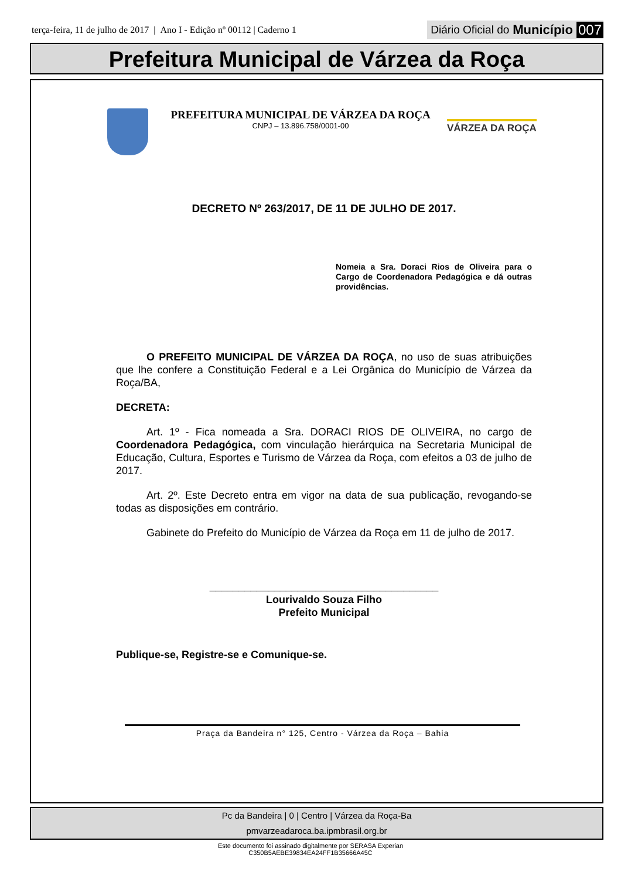terça-feira, 11 de julho de 2017 | Ano I - Edição nº 00112 | Caderno 1
Diário Oficial do Município 007
Prefeitura Municipal de Várzea da Roça
PREFEITURA MUNICIPAL DE VÁRZEA DA ROÇA
CNPJ – 13.896.758/0001-00
VÁRZEA DA ROÇA
DECRETO Nº 263/2017, DE 11 DE JULHO DE 2017.
Nomeia a Sra. Doraci Rios de Oliveira para o Cargo de Coordenadora Pedagógica e dá outras providências.
O PREFEITO MUNICIPAL DE VÁRZEA DA ROÇA, no uso de suas atribuições que lhe confere a Constituição Federal e a Lei Orgânica do Município de Várzea da Roça/BA,
DECRETA:
Art. 1º - Fica nomeada a Sra. DORACI RIOS DE OLIVEIRA, no cargo de Coordenadora Pedagógica, com vinculação hierárquica na Secretaria Municipal de Educação, Cultura, Esportes e Turismo de Várzea da Roça, com efeitos a 03 de julho de 2017.
Art. 2º. Este Decreto entra em vigor na data de sua publicação, revogando-se todas as disposições em contrário.
Gabinete do Prefeito do Município de Várzea da Roça em 11 de julho de 2017.
_______________________________________
Lourivaldo Souza Filho
Prefeito Municipal
Publique-se, Registre-se e Comunique-se.
Praça da Bandeira n° 125, Centro - Várzea da Roça – Bahia
Pc da Bandeira | 0 | Centro | Várzea da Roça-Ba
pmvarzeadaroca.ba.ipmbrasil.org.br
Este documento foi assinado digitalmente por SERASA Experian
C350B5AEBE39834EA24FF1B35666A45C